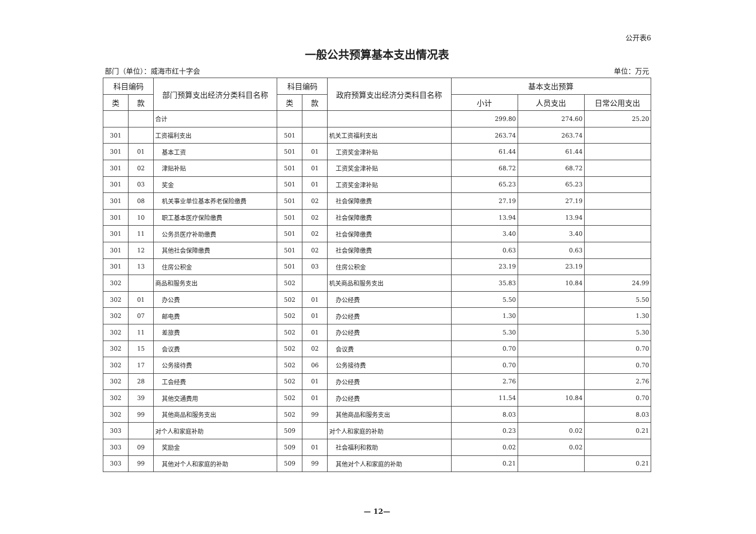公开表6
一般公共预算基本支出情况表
部门（单位）：威海市红十字会 单位：万元
| 科目编码 | | 部门预算支出经济分类科目名称 | 科目编码 | | 政府预算支出经济分类科目名称 | 基本支出预算 | | |
| --- | --- | --- | --- | --- | --- | --- | --- | --- |
| 类 | 款 | | 类 | 款 | | 小计 | 人员支出 | 日常公用支出 |
| | | 合计 | | | | 299.80 | 274.60 | 25.20 |
| 301 | | 工资福利支出 | 501 | | 机关工资福利支出 | 263.74 | 263.74 | |
| 301 | 01 | 基本工资 | 501 | 01 | 工资奖金津补贴 | 61.44 | 61.44 | |
| 301 | 02 | 津贴补贴 | 501 | 01 | 工资奖金津补贴 | 68.72 | 68.72 | |
| 301 | 03 | 奖金 | 501 | 01 | 工资奖金津补贴 | 65.23 | 65.23 | |
| 301 | 08 | 机关事业单位基本养老保险缴费 | 501 | 02 | 社会保障缴费 | 27.19 | 27.19 | |
| 301 | 10 | 职工基本医疗保险缴费 | 501 | 02 | 社会保障缴费 | 13.94 | 13.94 | |
| 301 | 11 | 公务员医疗补助缴费 | 501 | 02 | 社会保障缴费 | 3.40 | 3.40 | |
| 301 | 12 | 其他社会保障缴费 | 501 | 02 | 社会保障缴费 | 0.63 | 0.63 | |
| 301 | 13 | 住房公积金 | 501 | 03 | 住房公积金 | 23.19 | 23.19 | |
| 302 | | 商品和服务支出 | 502 | | 机关商品和服务支出 | 35.83 | 10.84 | 24.99 |
| 302 | 01 | 办公费 | 502 | 01 | 办公经费 | 5.50 | | 5.50 |
| 302 | 07 | 邮电费 | 502 | 01 | 办公经费 | 1.30 | | 1.30 |
| 302 | 11 | 差旅费 | 502 | 01 | 办公经费 | 5.30 | | 5.30 |
| 302 | 15 | 会议费 | 502 | 02 | 会议费 | 0.70 | | 0.70 |
| 302 | 17 | 公务接待费 | 502 | 06 | 公务接待费 | 0.70 | | 0.70 |
| 302 | 28 | 工会经费 | 502 | 01 | 办公经费 | 2.76 | | 2.76 |
| 302 | 39 | 其他交通费用 | 502 | 01 | 办公经费 | 11.54 | 10.84 | 0.70 |
| 302 | 99 | 其他商品和服务支出 | 502 | 99 | 其他商品和服务支出 | 8.03 | | 8.03 |
| 303 | | 对个人和家庭补助 | 509 | | 对个人和家庭的补助 | 0.23 | 0.02 | 0.21 |
| 303 | 09 | 奖励金 | 509 | 01 | 社会福利和救助 | 0.02 | 0.02 | |
| 303 | 99 | 其他对个人和家庭的补助 | 509 | 99 | 其他对个人和家庭的补助 | 0.21 | | 0.21 |
— 12—